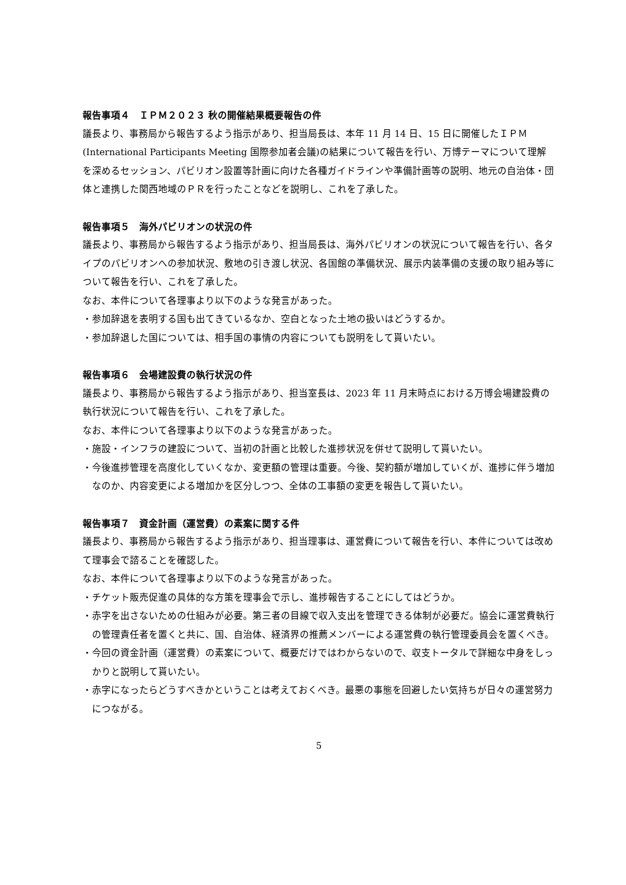報告事項４　ＩＰＭ２０２３ 秋の開催結果概要報告の件
議長より、事務局から報告するよう指示があり、担当局長は、本年 11 月 14 日、15 日に開催したＩＰＭ(International Participants Meeting 国際参加者会議)の結果について報告を行い、万博テーマについて理解を深めるセッション、パビリオン設置等計画に向けた各種ガイドラインや準備計画等の説明、地元の自治体・団体と連携した関西地域のＰＲを行ったことなどを説明し、これを了承した。
報告事項５　海外パビリオンの状況の件
議長より、事務局から報告するよう指示があり、担当局長は、海外パビリオンの状況について報告を行い、各タイプのパビリオンへの参加状況、敷地の引き渡し状況、各国館の準備状況、展示内装準備の支援の取り組み等について報告を行い、これを了承した。
なお、本件について各理事より以下のような発言があった。
・参加辞退を表明する国も出てきているなか、空白となった土地の扱いはどうするか。
・参加辞退した国については、相手国の事情の内容についても説明をして貰いたい。
報告事項６　会場建設費の執行状況の件
議長より、事務局から報告するよう指示があり、担当室長は、2023 年 11 月末時点における万博会場建設費の執行状況について報告を行い、これを了承した。
なお、本件について各理事より以下のような発言があった。
・施設・インフラの建設について、当初の計画と比較した進捗状況を併せて説明して貰いたい。
・今後進捗管理を高度化していくなか、変更額の管理は重要。今後、契約額が増加していくが、進捗に伴う増加なのか、内容変更による増加かを区分しつつ、全体の工事額の変更を報告して貰いたい。
報告事項７　資金計画（運営費）の素案に関する件
議長より、事務局から報告するよう指示があり、担当理事は、運営費について報告を行い、本件については改めて理事会で諮ることを確認した。
なお、本件について各理事より以下のような発言があった。
・チケット販売促進の具体的な方策を理事会で示し、進捗報告することにしてはどうか。
・赤字を出さないための仕組みが必要。第三者の目線で収入支出を管理できる体制が必要だ。協会に運営費執行の管理責任者を置くと共に、国、自治体、経済界の推薦メンバーによる運営費の執行管理委員会を置くべき。
・今回の資金計画（運営費）の素案について、概要だけではわからないので、収支トータルで詳細な中身をしっかりと説明して貰いたい。
・赤字になったらどうすべきかということは考えておくべき。最悪の事態を回避したい気持ちが日々の運営努力につながる。
5